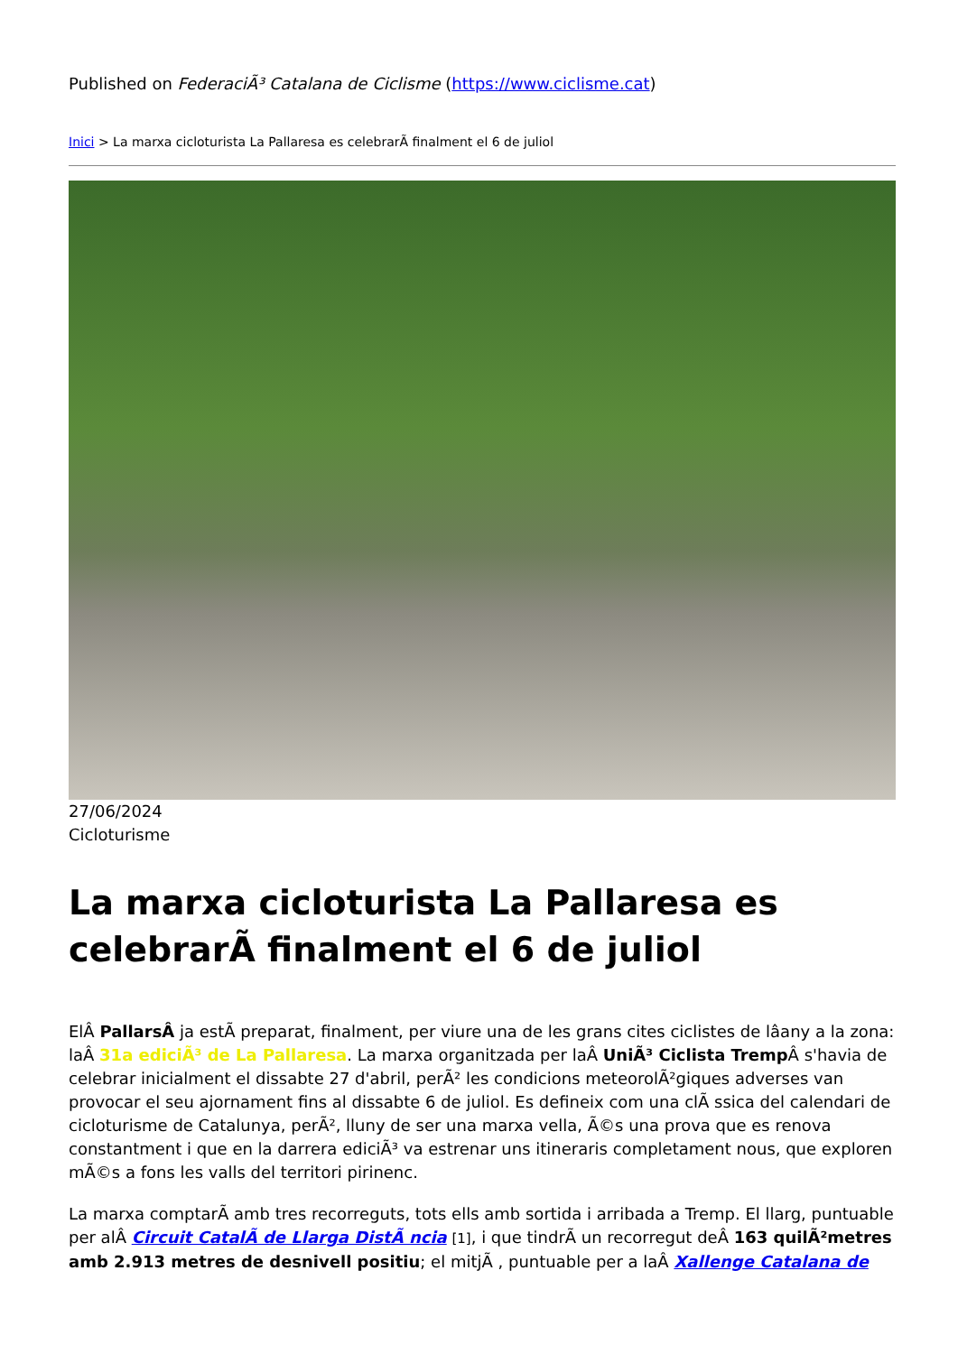Published on FederaciÃ³ Catalana de Ciclisme (https://www.ciclisme.cat)
Inici > La marxa cicloturista La Pallaresa es celebrarÃ finalment el 6 de juliol
27/06/2024
Cicloturisme
La marxa cicloturista La Pallaresa es celebrarÃ finalment el 6 de juliol
ElÂ PallarsÂ ja estÃ preparat, finalment, per viure una de les grans cites ciclistes de lâany a la zona: laÂ 31a ediciÃ³ de La Pallaresa. La marxa organitzada per laÂ UniÃ³ Ciclista Tremp Â s'havia de celebrar inicialment el dissabte 27 d'abril, perÃ² les condicions meteorolÃ²giques adverses van provocar el seu ajornament fins al dissabte 6 de juliol. Es defineix com una clÃ ssica del calendari de cicloturisme de Catalunya, perÃ², lluny de ser una marxa vella, Ã©s una prova que es renova constantment i que en la darrera ediciÃ³ va estrenar uns itineraris completament nous, que exploren mÃ©s a fons les valls del territori pirinenc.
La marxa comptarÃ amb tres recorreguts, tots ells amb sortida i arribada a Tremp. El llarg, puntuable per alÂ Circuit CatalÃ de Llarga DistÃ ncia [1], i que tindrÃ un recorregut deÂ 163 quilÃ²metres amb 2.913 metres de desnivell positiu; el mitjÃ , puntuable per a laÂ Xallenge Catalana de